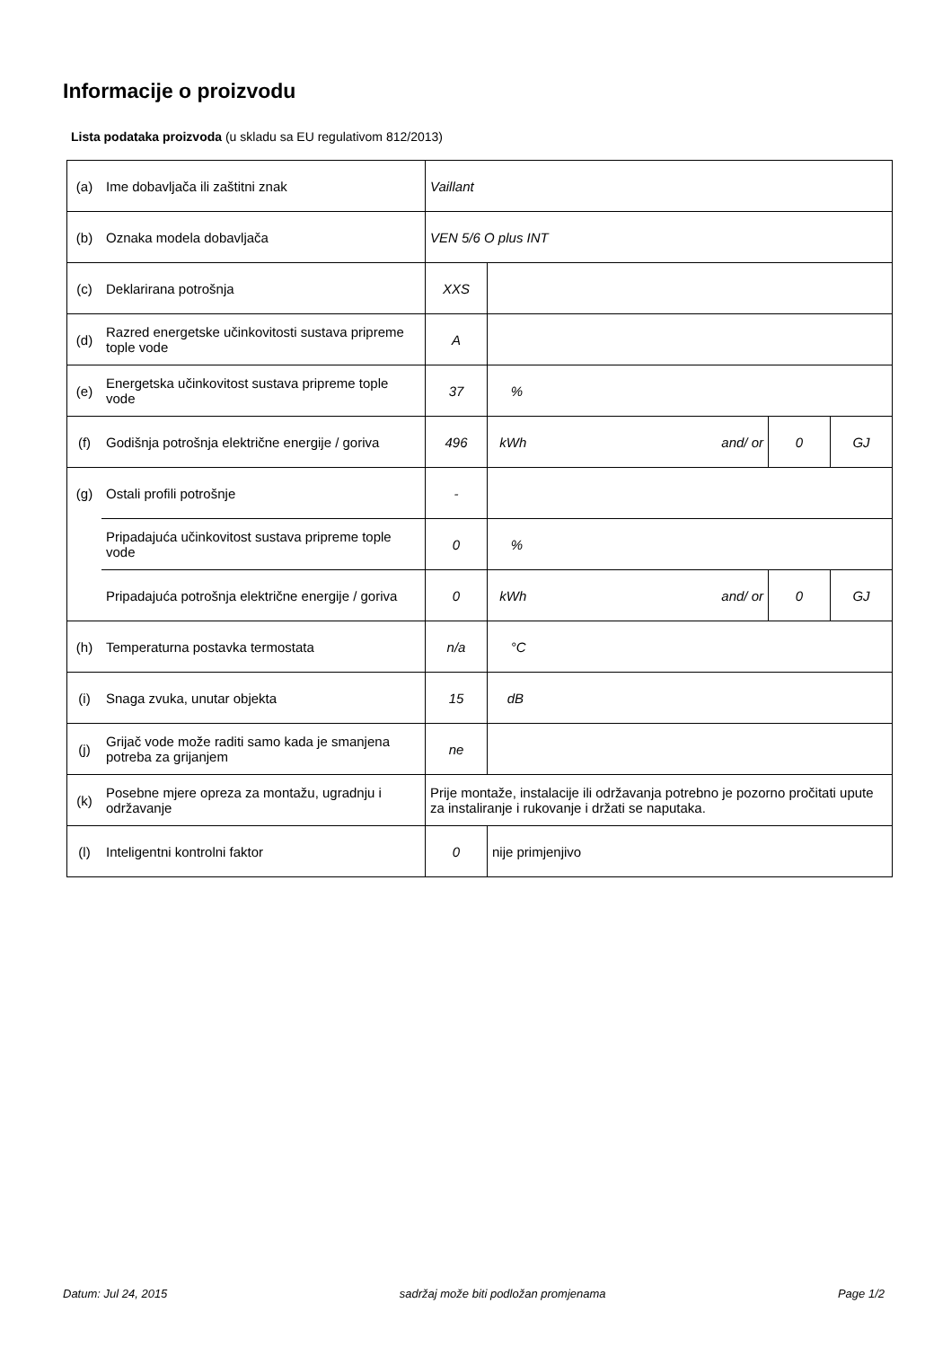Informacije o proizvodu
Lista podataka proizvoda (u skladu sa EU regulativom 812/2013)
| (a) | Ime dobavljača ili zaštitni znak | Vaillant | | | | |
| (b) | Oznaka modela dobavljača | VEN 5/6 O plus INT | | | | |
| (c) | Deklarirana potrošnja | XXS | | | | |
| (d) | Razred energetske učinkovitosti sustava pripreme tople vode | A | | | | |
| (e) | Energetska učinkovitost sustava pripreme tople vode | 37 | % | | | |
| (f) | Godišnja potrošnja električne energije / goriva | 496 | kWh and/ or | 0 | GJ | |
| (g) | Ostali profili potrošnje | - | | | | |
| | Pripadajuća učinkovitost sustava pripreme tople vode | 0 | % | | | |
| | Pripadajuća potrošnja električne energije / goriva | 0 | kWh and/ or | 0 | GJ | |
| (h) | Temperaturna postavka termostata | n/a | °C | | | |
| (i) | Snaga zvuka, unutar objekta | 15 | dB | | | |
| (j) | Grijač vode može raditi samo kada je smanjena potreba za grijanjem | ne | | | | |
| (k) | Posebne mjere opreza za montažu, ugradnju i održavanje | Prije montaže, instalacije ili održavanja potrebno je pozorno pročitati upute za instaliranje i rukovanje i držati se naputaka. | | | | |
| (l) | Inteligentni kontrolni faktor | 0 | nije primjenjivo | | | |
Datum: Jul 24, 2015 sadržaj može biti podložan promjenama Page 1/2